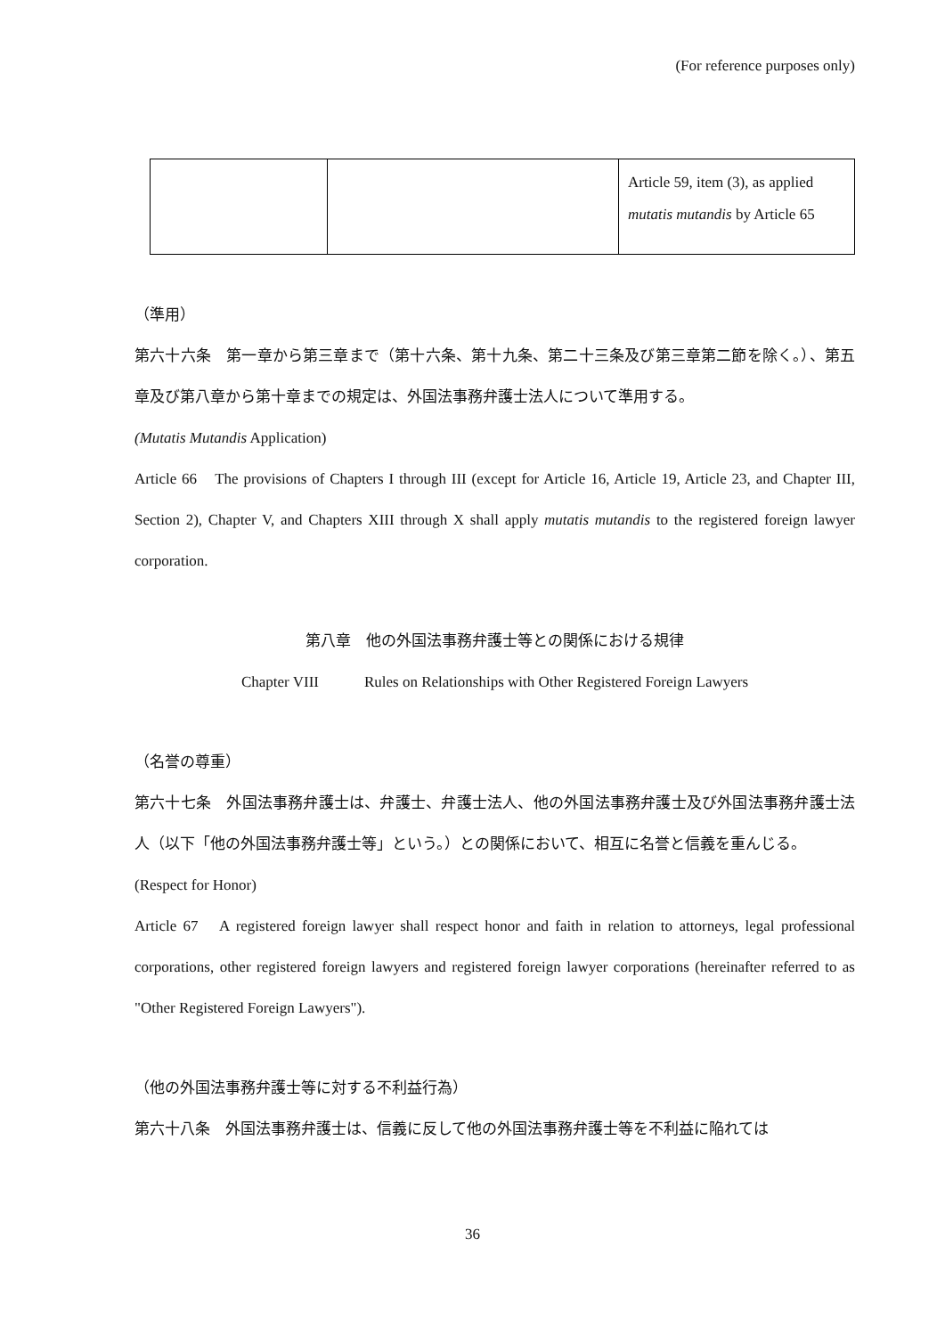(For reference purposes only)
| | | Article 59, item (3), as applied mutatis mutandis by Article 65 |
（準用）
第六十六条　第一章から第三章まで（第十六条、第十九条、第二十三条及び第三章第二節を除く。）、第五章及び第八章から第十章までの規定は、外国法事務弁護士法人について準用する。
(Mutatis Mutandis Application)
Article 66　The provisions of Chapters I through III (except for Article 16, Article 19, Article 23, and Chapter III, Section 2), Chapter V, and Chapters XIII through X shall apply mutatis mutandis to the registered foreign lawyer corporation.
第八章　他の外国法事務弁護士等との関係における規律
Chapter VIII　　　Rules on Relationships with Other Registered Foreign Lawyers
（名誉の尊重）
第六十七条　外国法事務弁護士は、弁護士、弁護士法人、他の外国法事務弁護士及び外国法事務弁護士法人（以下「他の外国法事務弁護士等」という。）との関係において、相互に名誉と信義を重んじる。
(Respect for Honor)
Article 67　A registered foreign lawyer shall respect honor and faith in relation to attorneys, legal professional corporations, other registered foreign lawyers and registered foreign lawyer corporations (hereinafter referred to as "Other Registered Foreign Lawyers").
（他の外国法事務弁護士等に対する不利益行為）
第六十八条　外国法事務弁護士は、信義に反して他の外国法事務弁護士等を不利益に陥れては
36